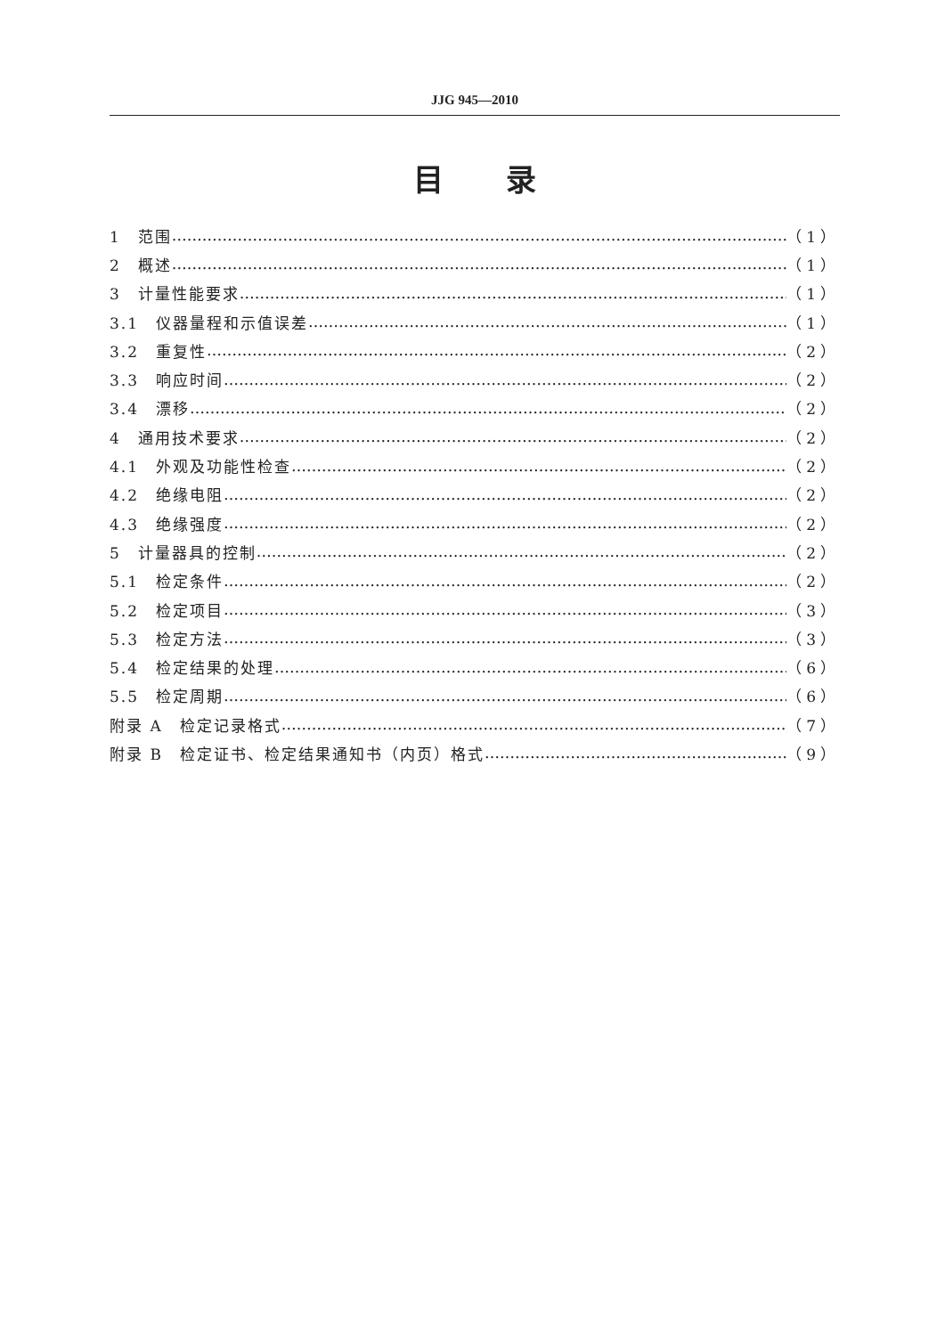JJG 945—2010
目录
1　范围 （1）
2　概述 （1）
3　计量性能要求 （1）
3.1　仪器量程和示值误差 （1）
3.2　重复性 （2）
3.3　响应时间 （2）
3.4　漂移 （2）
4　通用技术要求 （2）
4.1　外观及功能性检查 （2）
4.2　绝缘电阻 （2）
4.3　绝缘强度 （2）
5　计量器具的控制 （2）
5.1　检定条件 （2）
5.2　检定项目 （3）
5.3　检定方法 （3）
5.4　检定结果的处理 （6）
5.5　检定周期 （6）
附录 A　检定记录格式 （7）
附录 B　检定证书、检定结果通知书（内页）格式 （9）